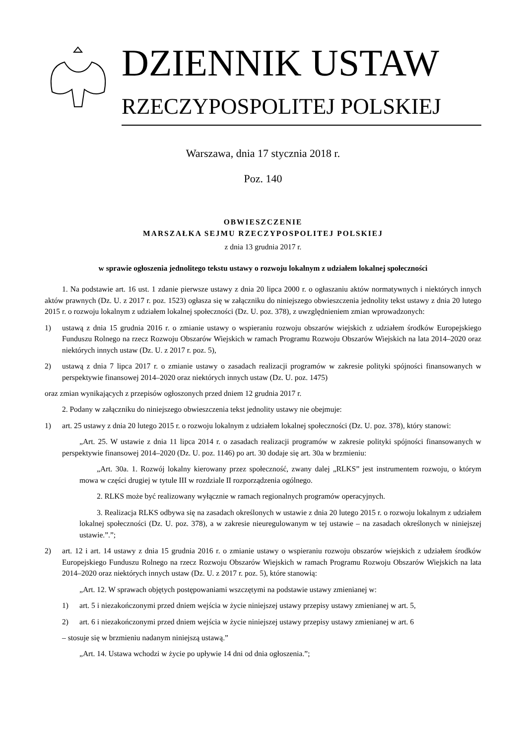DZIENNIK USTAW
RZECZYPOSPOLITEJ POLSKIEJ
Warszawa, dnia 17 stycznia 2018 r.
Poz. 140
OBWIESZCZENIE
MARSZAŁKA SEJMU RZECZYPOSPOLITEJ POLSKIEJ
z dnia 13 grudnia 2017 r.
w sprawie ogłoszenia jednolitego tekstu ustawy o rozwoju lokalnym z udziałem lokalnej społeczności
1. Na podstawie art. 16 ust. 1 zdanie pierwsze ustawy z dnia 20 lipca 2000 r. o ogłaszaniu aktów normatywnych i niektórych innych aktów prawnych (Dz. U. z 2017 r. poz. 1523) ogłasza się w załączniku do niniejszego obwieszczenia jednolity tekst ustawy z dnia 20 lutego 2015 r. o rozwoju lokalnym z udziałem lokalnej społeczności (Dz. U. poz. 378), z uwzględnieniem zmian wprowadzonych:
1) ustawą z dnia 15 grudnia 2016 r. o zmianie ustawy o wspieraniu rozwoju obszarów wiejskich z udziałem środków Europejskiego Funduszu Rolnego na rzecz Rozwoju Obszarów Wiejskich w ramach Programu Rozwoju Obszarów Wiejskich na lata 2014–2020 oraz niektórych innych ustaw (Dz. U. z 2017 r. poz. 5),
2) ustawą z dnia 7 lipca 2017 r. o zmianie ustawy o zasadach realizacji programów w zakresie polityki spójności finansowanych w perspektywie finansowej 2014–2020 oraz niektórych innych ustaw (Dz. U. poz. 1475)
oraz zmian wynikających z przepisów ogłoszonych przed dniem 12 grudnia 2017 r.
2. Podany w załączniku do niniejszego obwieszczenia tekst jednolity ustawy nie obejmuje:
1) art. 25 ustawy z dnia 20 lutego 2015 r. o rozwoju lokalnym z udziałem lokalnej społeczności (Dz. U. poz. 378), który stanowi:
„Art. 25. W ustawie z dnia 11 lipca 2014 r. o zasadach realizacji programów w zakresie polityki spójności finansowanych w perspektywie finansowej 2014–2020 (Dz. U. poz. 1146) po art. 30 dodaje się art. 30a w brzmieniu:
„Art. 30a. 1. Rozwój lokalny kierowany przez społeczność, zwany dalej „RLKS” jest instrumentem rozwoju, o którym mowa w części drugiej w tytule III w rozdziale II rozporządzenia ogólnego.
2. RLKS może być realizowany wyłącznie w ramach regionalnych programów operacyjnych.
3. Realizacja RLKS odbywa się na zasadach określonych w ustawie z dnia 20 lutego 2015 r. o rozwoju lokalnym z udziałem lokalnej społeczności (Dz. U. poz. 378), a w zakresie nieuregulowanym w tej ustawie – na zasadach określonych w niniejszej ustawie.”.”;
2) art. 12 i art. 14 ustawy z dnia 15 grudnia 2016 r. o zmianie ustawy o wspieraniu rozwoju obszarów wiejskich z udziałem środków Europejskiego Funduszu Rolnego na rzecz Rozwoju Obszarów Wiejskich w ramach Programu Rozwoju Obszarów Wiejskich na lata 2014–2020 oraz niektórych innych ustaw (Dz. U. z 2017 r. poz. 5), które stanowią:
„Art. 12. W sprawach objętych postępowaniami wszczętymi na podstawie ustawy zmienianej w:
1) art. 5 i niezakończonymi przed dniem wejścia w życie niniejszej ustawy przepisy ustawy zmienianej w art. 5,
2) art. 6 i niezakończonymi przed dniem wejścia w życie niniejszej ustawy przepisy ustawy zmienianej w art. 6
– stosuje się w brzmieniu nadanym niniejszą ustawą.”
„Art. 14. Ustawa wchodzi w życie po upływie 14 dni od dnia ogłoszenia.”;